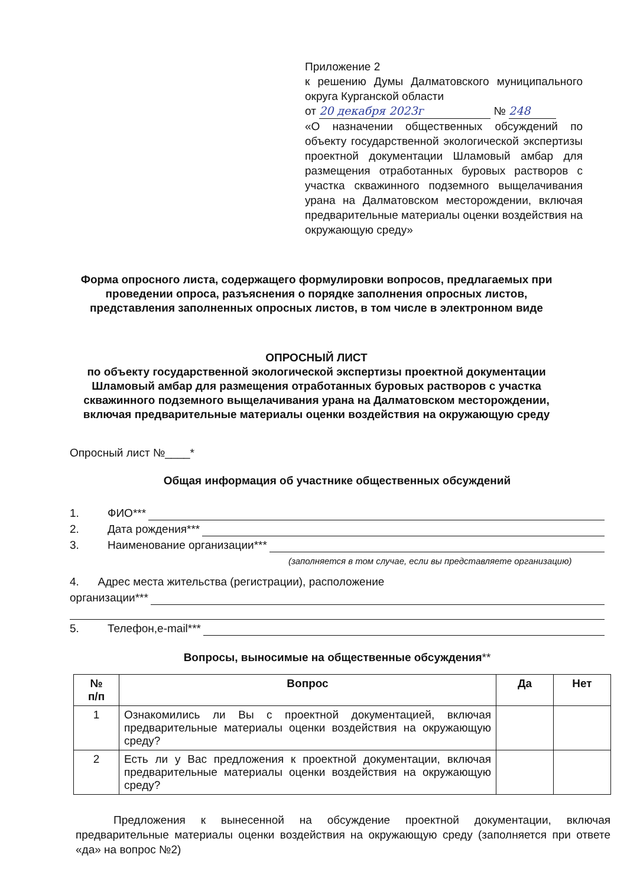Приложение 2
к решению Думы Далматовского муниципального округа Курганской области
от 20 декабря 2023г № 248
«О назначении общественных обсуждений по объекту государственной экологической экспертизы проектной документации Шламовый амбар для размещения отработанных буровых растворов с участка скважинного подземного выщелачивания урана на Далматовском месторождении, включая предварительные материалы оценки воздействия на окружающую среду»
Форма опросного листа, содержащего формулировки вопросов, предлагаемых при проведении опроса, разъяснения о порядке заполнения опросных листов, представления заполненных опросных листов, в том числе в электронном виде
ОПРОСНЫЙ ЛИСТ
по объекту государственной экологической экспертизы проектной документации Шламовый амбар для размещения отработанных буровых растворов с участка скважинного подземного выщелачивания урана на Далматовском месторождении, включая предварительные материалы оценки воздействия на окружающую среду
Опросный лист №____*
Общая информация об участнике общественных обсуждений
1. ФИО***
2. Дата рождения***
3. Наименование организации***
(заполняется в том случае, если вы представляете организацию)
4. Адрес места жительства (регистрации), расположение
организации***
5. Телефон,e-mail***
Вопросы, выносимые на общественные обсуждения**
| № п/п | Вопрос | Да | Нет |
| --- | --- | --- | --- |
| 1 | Ознакомились ли Вы с проектной документацией, включая предварительные материалы оценки воздействия на окружающую среду? | | |
| 2 | Есть ли у Вас предложения к проектной документации, включая предварительные материалы оценки воздействия на окружающую среду? | | |
Предложения к вынесенной на обсуждение проектной документации, включая предварительные материалы оценки воздействия на окружающую среду (заполняется при ответе «да» на вопрос №2)